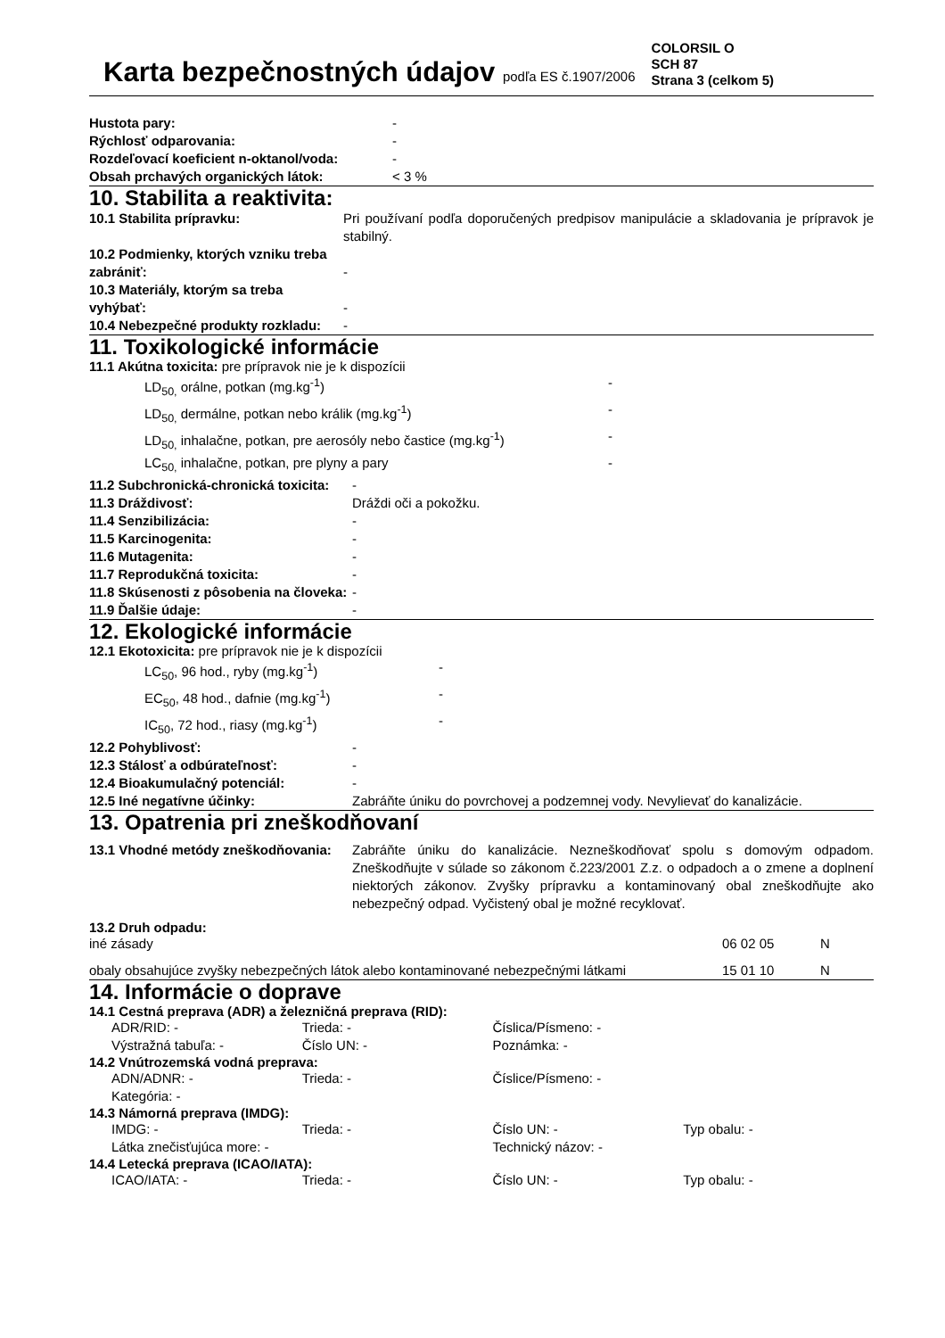Karta bezpečnostných údajov podľa ES č.1907/2006
COLORSIL O
SCH 87
Strana 3 (celkom 5)
| Hustota pary: | - |
| Rýchlosť odparovania: | - |
| Rozdeľovací koeficient n-oktanol/voda: | - |
| Obsah prchavých organických látok: | < 3 % |
10. Stabilita a reaktivita:
| 10.1 Stabilita prípravku: | Pri používaní podľa doporučených predpisov manipulácie a skladovania je prípravok je stabilný. |
| 10.2 Podmienky, ktorých vzniku treba zabrániť: | - |
| 10.3 Materiály, ktorým sa treba vyhýbať: | - |
| 10.4 Nebezpečné produkty rozkladu: | - |
11. Toxikologické informácie
11.1 Akútna toxicita: pre prípravok nie je k dispozícii
| LD<sub>50,</sub> orálne, potkan (mg.kg<sup>-1</sup>) | - |
| LD<sub>50,</sub> dermálne, potkan nebo králik (mg.kg<sup>-1</sup>) | - |
| LD<sub>50,</sub> inhalačne, potkan, pre aerosóly nebo častice (mg.kg<sup>-1</sup>) | - |
| LC<sub>50,</sub> inhalačne, potkan, pre plyny a pary | - |
| 11.2 Subchronická-chronická toxicita: | - |
| 11.3 Dráždivosť: | Dráždi oči a pokožku. |
| 11.4 Senzibilizácia: | - |
| 11.5 Karcinogenita: | - |
| 11.6 Mutagenita: | - |
| 11.7 Reprodukčná toxicita: | - |
| 11.8 Skúsenosti z pôsobenia na človeka: | - |
| 11.9 Ďalšie údaje: | - |
12. Ekologické informácie
12.1 Ekotoxicita: pre prípravok nie je k dispozícii
| LC<sub>50</sub>, 96 hod., ryby (mg.kg<sup>-1</sup>) | - |
| EC<sub>50</sub>, 48 hod., dafnie (mg.kg<sup>-1</sup>) | - |
| IC<sub>50</sub>, 72 hod., riasy (mg.kg<sup>-1</sup>) | - |
| 12.2 Pohyblivosť: | - |
| 12.3 Stálosť a odbúrateľnosť: | - |
| 12.4 Bioakumulačný potenciál: | - |
| 12.5 Iné negatívne účinky: | Zabráňte úniku do povrchovej a podzemnej vody. Nevylievať do kanalizácie. |
13. Opatrenia pri zneškodňovaní
| 13.1 Vhodné metódy zneškodňovania: | Zabráňte úniku do kanalizácie. Nezneškodňovať spolu s domovým odpadom. Zneškodňujte v súlade so zákonom č.223/2001 Z.z. o odpadoch a o zmene a doplnení niektorých zákonov. Zvyšky prípravku a kontaminovaný obal zneškodňujte ako nebezpečný odpad. Vyčistený obal je možné recyklovať. |
13.2 Druh odpadu:
| iné zásady | 06 02 05 | N |
| obaly obsahujúce zvyšky nebezpečných látok alebo kontaminované nebezpečnými látkami | 15 01 10 | N |
14. Informácie o doprave
14.1 Cestná preprava (ADR) a železničná preprava (RID):
| ADR/RID: - | Trieda: - | Číslica/Písmeno: - | |
| Výstražná tabuľa: - | Číslo UN: - | Poznámka: - | |
14.2 Vnútrozemská vodná preprava:
| ADN/ADNR: - | Trieda: - | Číslice/Písmeno: - | |
| Kategória: - | | | |
14.3 Námorná preprava (IMDG):
| IMDG: - | Trieda: - | Číslo UN: - | Typ obalu: - |
| Látka znečisťujúca more: - | | Technický názov: - | |
14.4 Letecká preprava (ICAO/IATA):
| ICAO/IATA: - | Trieda: - | Číslo UN: - | Typ obalu: - |